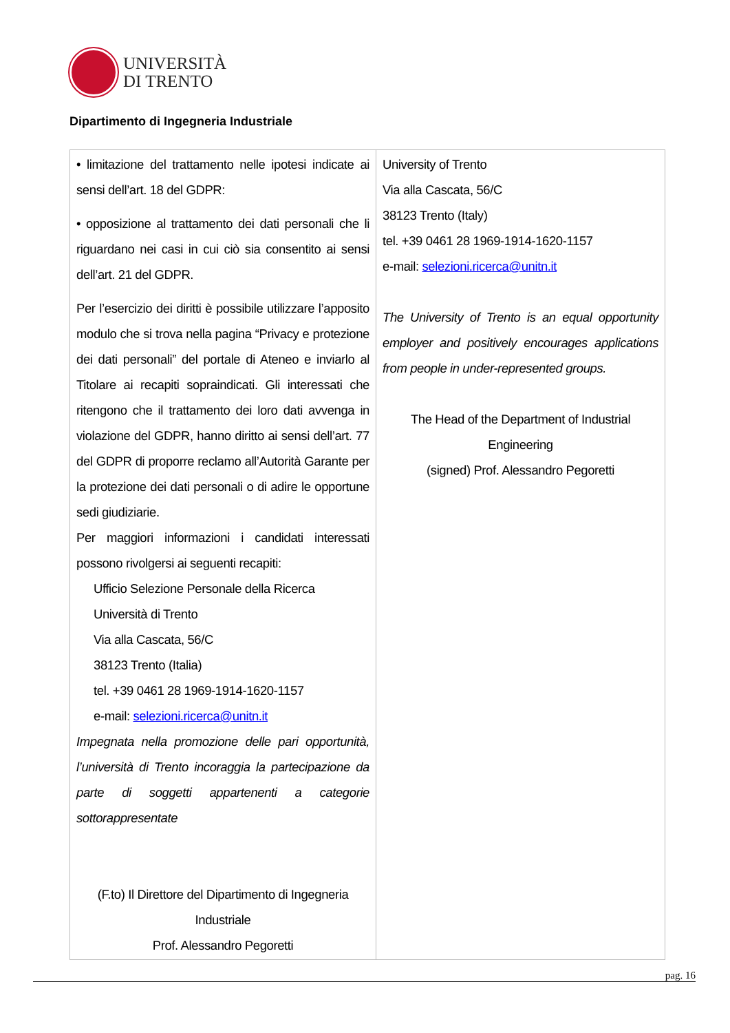UNIVERSITÀ
DI TRENTO
Dipartimento di Ingegneria Industriale
| • limitazione del trattamento nelle ipotesi indicate ai sensi dell’art. 18 del GDPR: • opposizione al trattamento dei dati personali che li riguardano nei casi in cui ciò sia consentito ai sensi dell’art. 21 del GDPR. Per l’esercizio dei diritti è possibile utilizzare l’apposito modulo che si trova nella pagina “Privacy e protezione dei dati personali” del portale di Ateneo e inviarlo al Titolare ai recapiti sopraindicati. Gli interessati che ritengono che il trattamento dei loro dati avvenga in violazione del GDPR, hanno diritto ai sensi dell’art. 77 del GDPR di proporre reclamo all’Autorità Garante per la protezione dei dati personali o di adire le opportune sedi giudiziarie. Per maggiori informazioni i candidati interessati possono rivolgersi ai seguenti recapiti: Ufficio Selezione Personale della Ricerca Università di Trento Via alla Cascata, 56/C 38123 Trento (Italia) tel. +39 0461 28 1969-1914-1620-1157 e-mail: selezioni.ricerca@unitn.it Impegnata nella promozione delle pari opportunità, l’università di Trento incoraggia la partecipazione da parte di soggetti appartenenti a categorie sottorappresentate (F.to) Il Direttore del Dipartimento di Ingegneria Industriale Prof. Alessandro Pegoretti | University of Trento Via alla Cascata, 56/C 38123 Trento (Italy) tel. +39 0461 28 1969-1914-1620-1157 e-mail: selezioni.ricerca@unitn.it The University of Trento is an equal opportunity employer and positively encourages applications from people in under-represented groups. The Head of the Department of Industrial Engineering (signed) Prof. Alessandro Pegoretti |
pag. 16